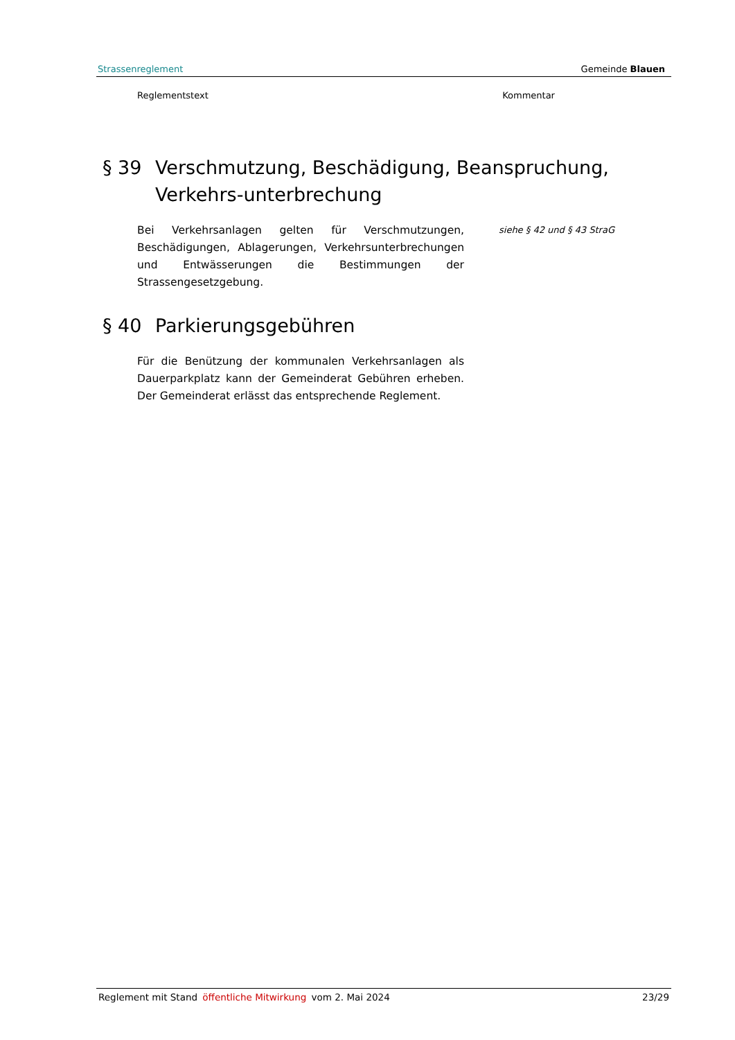Strassenreglement Gemeinde Blauen
Reglementstext Kommentar
§ 39 Verschmutzung, Beschädigung, Beanspruchung, Verkehrs-unterbrechung
Bei Verkehrsanlagen gelten für Verschmutzungen, Beschädigungen, Ablagerungen, Verkehrsunterbrechungen und Entwässerungen die Bestimmungen der Strassengesetzgebung.
siehe § 42 und § 43 StraG
§ 40 Parkierungsgebühren
Für die Benützung der kommunalen Verkehrsanlagen als Dauerparkplatz kann der Gemeinderat Gebühren erheben. Der Gemeinderat erlässt das entsprechende Reglement.
Reglement mit Stand öffentliche Mitwirkung vom 2. Mai 2024 23/29